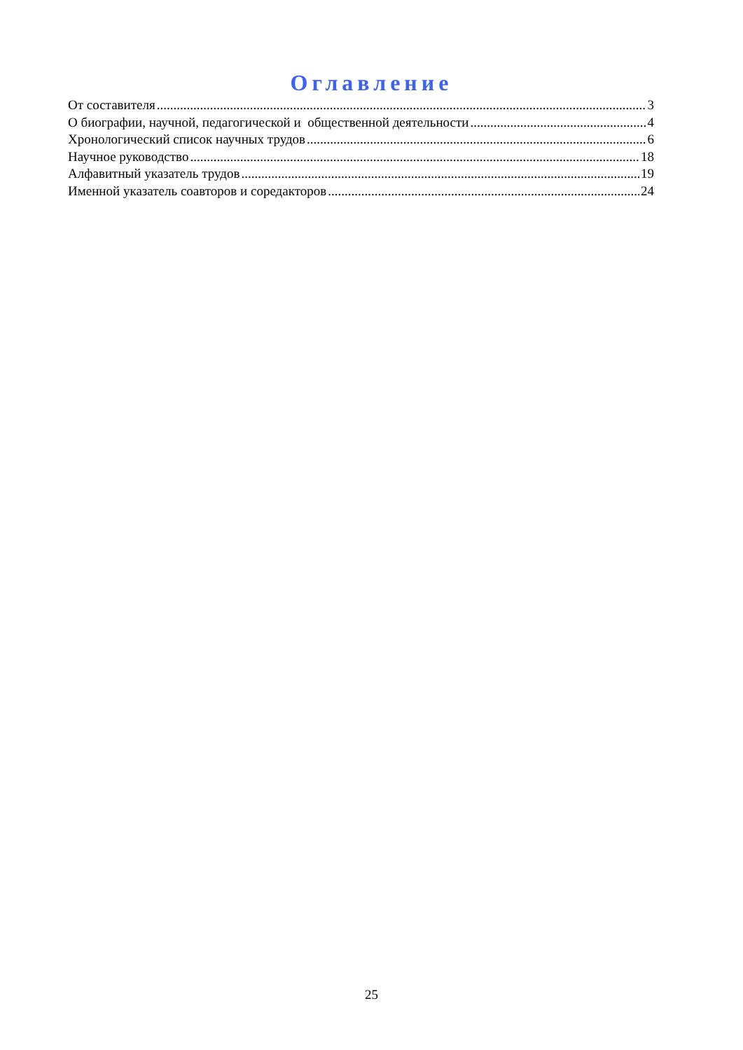Оглавление
От составителя 3
О биографии, научной, педагогической и общественной деятельности 4
Хронологический список научных трудов 6
Научное руководство 18
Алфавитный указатель трудов 19
Именной указатель соавторов и соредакторов 24
25